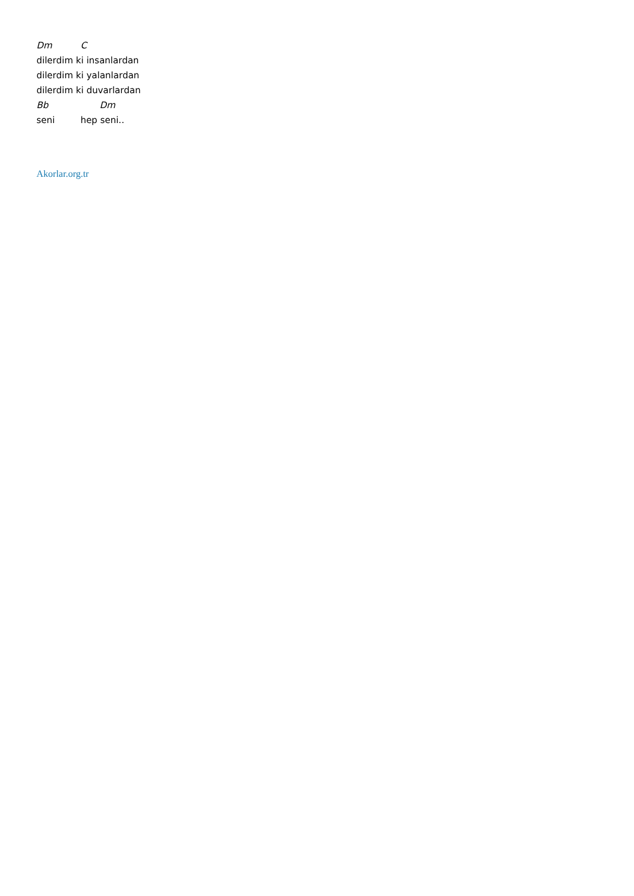Dm C
dilerdim ki insanlardan
dilerdim ki yalanlardan
dilerdim ki duvarlardan
Bb Dm
seni hep seni..
Akorlar.org.tr